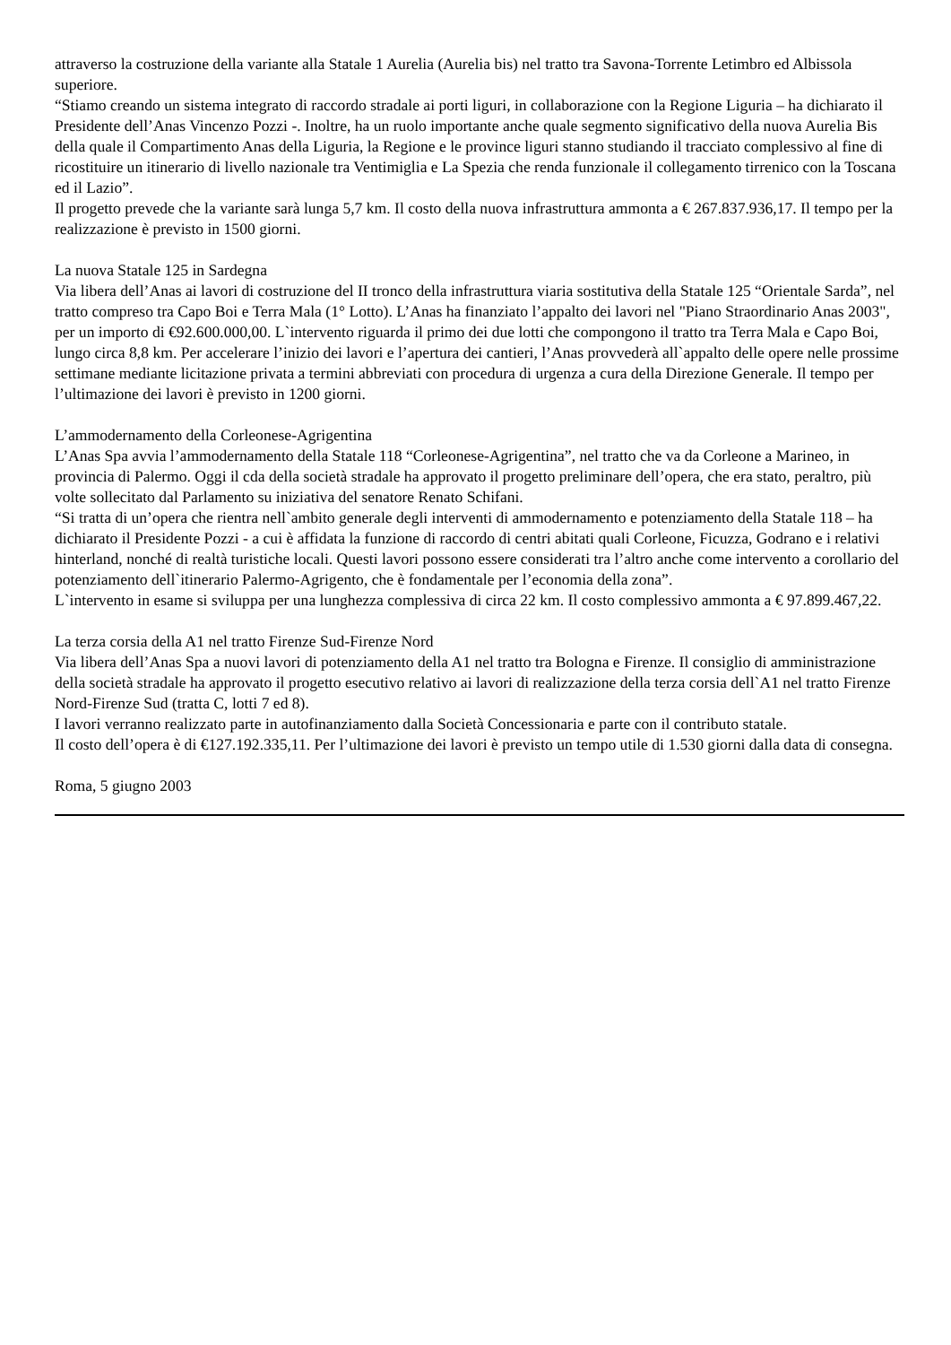attraverso la costruzione della variante alla Statale 1 Aurelia (Aurelia bis) nel tratto tra Savona-Torrente Letimbro ed Albissola superiore.
“Stiamo creando un sistema integrato di raccordo stradale ai porti liguri, in collaborazione con la Regione Liguria – ha dichiarato il Presidente dell’Anas Vincenzo Pozzi -. Inoltre, ha un ruolo importante anche quale segmento significativo della nuova Aurelia Bis della quale il Compartimento Anas della Liguria, la Regione e le province liguri stanno studiando il tracciato complessivo al fine di ricostituire un itinerario di livello nazionale tra Ventimiglia e La Spezia che renda funzionale il collegamento tirrenico con la Toscana ed il Lazio”.
Il progetto prevede che la variante sarà lunga 5,7 km. Il costo della nuova infrastruttura ammonta a € 267.837.936,17. Il tempo per la realizzazione è previsto in 1500 giorni.
La nuova Statale 125 in Sardegna
Via libera dell’Anas ai lavori di costruzione del II tronco della infrastruttura viaria sostitutiva della Statale 125 “Orientale Sarda”, nel tratto compreso tra Capo Boi e Terra Mala (1° Lotto). L’Anas ha finanziato l’appalto dei lavori nel "Piano Straordinario Anas 2003", per un importo di €92.600.000,00. L`intervento riguarda il primo dei due lotti che compongono il tratto tra Terra Mala e Capo Boi, lungo circa 8,8 km. Per accelerare l’inizio dei lavori e l’apertura dei cantieri, l’Anas provvederà all`appalto delle opere nelle prossime settimane mediante licitazione privata a termini abbreviati con procedura di urgenza a cura della Direzione Generale. Il tempo per l’ultimazione dei lavori è previsto in 1200 giorni.
L’ammodernamento della Corleonese-Agrigentina
L’Anas Spa avvia l’ammodernamento della Statale 118 “Corleonese-Agrigentina”, nel tratto che va da Corleone a Marineo, in provincia di Palermo. Oggi il cda della società stradale ha approvato il progetto preliminare dell’opera, che era stato, peraltro, più volte sollecitato dal Parlamento su iniziativa del senatore Renato Schifani.
“Si tratta di un’opera che rientra nell`ambito generale degli interventi di ammodernamento e potenziamento della Statale 118 – ha dichiarato il Presidente Pozzi - a cui è affidata la funzione di raccordo di centri abitati quali Corleone, Ficuzza, Godrano e i relativi hinterland, nonché di realtà turistiche locali. Questi lavori possono essere considerati tra l’altro anche come intervento a corollario del potenziamento dell`itinerario Palermo-Agrigento, che è fondamentale per l’economia della zona”.
L`intervento in esame si sviluppa per una lunghezza complessiva di circa 22 km. Il costo complessivo ammonta a € 97.899.467,22.
La terza corsia della A1 nel tratto Firenze Sud-Firenze Nord
Via libera dell’Anas Spa a nuovi lavori di potenziamento della A1 nel tratto tra Bologna e Firenze. Il consiglio di amministrazione della società stradale ha approvato il progetto esecutivo relativo ai lavori di realizzazione della terza corsia dell`A1 nel tratto Firenze Nord-Firenze Sud (tratta C, lotti 7 ed 8).
I lavori verranno realizzato parte in autofinanziamento dalla Società Concessionaria e parte con il contributo statale.
Il costo dell’opera è di €127.192.335,11. Per l’ultimazione dei lavori è previsto un tempo utile di 1.530 giorni dalla data di consegna.
Roma, 5 giugno 2003